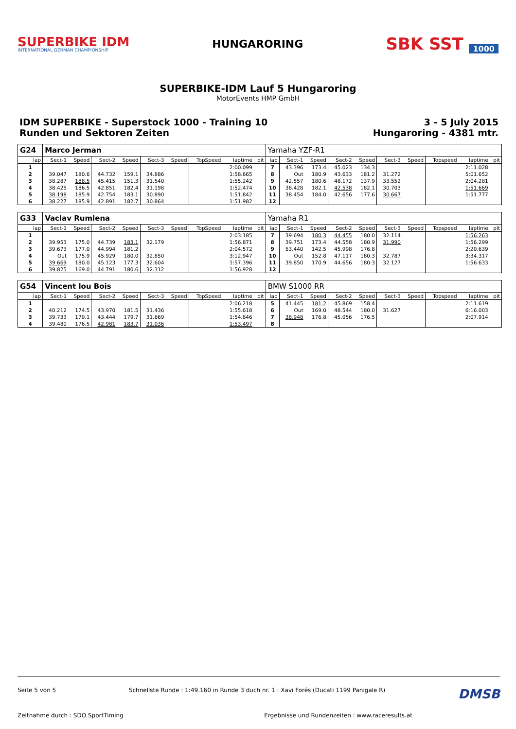SUPERBIKE IDM
INTERNATIONAL GERMAN CHAMPIONSHIP
HUNGARORING
SBK SST 1000
SUPERBIKE-IDM Lauf 5 Hungaroring
MotorEvents HMP GmbH
IDM SUPERBIKE - Superstock 1000 - Training 10
Runden und Sektoren Zeiten
3 - 5 July 2015
Hungaroring - 4381 mtr.
| G24 | Marco Jerman | | | | | | | | | Yamaha YZF-R1 | | | | | | | | | |
| lap | Sect-1 | Speed | Sect-2 | Speed | Sect-3 | Speed | TopSpeed | laptime | pit | lap | Sect-1 | Speed | Sect-2 | Speed | Sect-3 | Speed | Topspeed | laptime | pit |
| 1 | | | | | | | | 2:00.099 | | 7 | 43.396 | 173.4 | 45.023 | 134.3 | | | | 2:11.028 | |
| 2 | 39.047 | 180.6 | 44.732 | 159.1 | 34.886 | | | 1:58.665 | | 8 | Out | 180.9 | 43.633 | 181.2 | 31.272 | | | 5:01.652 | |
| 3 | 38.287 | 188.5 | 45.415 | 151.3 | 31.540 | | | 1:55.242 | | 9 | 42.557 | 180.6 | 48.172 | 137.9 | 33.552 | | | 2:04.281 | |
| 4 | 38.425 | 186.5 | 42.851 | 182.4 | 31.198 | | | 1:52.474 | | 10 | 38.428 | 182.1 | 42.538 | 182.1 | 30.703 | | | 1:51.669 | |
| 5 | 38.198 | 185.9 | 42.754 | 183.1 | 30.890 | | | 1:51.842 | | 11 | 38.454 | 184.0 | 42.656 | 177.6 | 30.667 | | | 1:51.777 | |
| 6 | 38.227 | 185.9 | 42.891 | 182.7 | 30.864 | | | 1:51.982 | | 12 | | | | | | | | | |
| G33 | Vaclav Rumlena | | | | | | | | | Yamaha R1 | | | | | | | | | |
| lap | Sect-1 | Speed | Sect-2 | Speed | Sect-3 | Speed | TopSpeed | laptime | pit | lap | Sect-1 | Speed | Sect-2 | Speed | Sect-3 | Speed | Topspeed | laptime | pit |
| 1 | | | | | | | | 2:03.185 | | 7 | 39.694 | 180.3 | 44.455 | 180.0 | 32.114 | | | 1:56.263 | |
| 2 | 39.953 | 175.0 | 44.739 | 183.1 | 32.179 | | | 1:56.871 | | 8 | 39.751 | 173.4 | 44.558 | 180.9 | 31.990 | | | 1:56.299 | |
| 3 | 39.673 | 177.0 | 44.994 | 181.2 | | | | 2:04.572 | | 9 | 53.440 | 142.5 | 45.998 | 176.8 | | | | 2:20.639 | |
| 4 | Out | 175.9 | 45.929 | 180.0 | 32.850 | | | 3:12.947 | | 10 | Out | 152.8 | 47.117 | 180.3 | 32.787 | | | 3:34.317 | |
| 5 | 39.669 | 180.0 | 45.123 | 177.3 | 32.604 | | | 1:57.396 | | 11 | 39.850 | 170.9 | 44.656 | 180.3 | 32.127 | | | 1:56.633 | |
| 6 | 39.825 | 169.0 | 44.791 | 180.6 | 32.312 | | | 1:56.928 | | 12 | | | | | | | | | |
| G54 | Vincent lou Bois | | | | | | | | | BMW S1000 RR | | | | | | | | | |
| lap | Sect-1 | Speed | Sect-2 | Speed | Sect-3 | Speed | TopSpeed | laptime | pit | lap | Sect-1 | Speed | Sect-2 | Speed | Sect-3 | Speed | Topspeed | laptime | pit |
| 1 | | | | | | | | 2:06.218 | | 5 | 41.445 | 181.2 | 45.869 | 158.4 | | | | 2:11.619 | |
| 2 | 40.212 | 174.5 | 43.970 | 181.5 | 31.436 | | | 1:55.618 | | 6 | Out | 169.0 | 48.544 | 180.0 | 31.627 | | | 6:16.003 | |
| 3 | 39.733 | 170.1 | 43.444 | 179.7 | 31.669 | | | 1:54.846 | | 7 | 38.948 | 176.8 | 45.056 | 176.5 | | | | 2:07.914 | |
| 4 | 39.480 | 176.5 | 42.981 | 183.7 | 31.036 | | | 1:53.497 | | 8 | | | | | | | | | |
Seite 5 von 5 Schnellste Runde : 1:49.160 in Runde 3 duch nr. 1 : Xavi Forés (Ducati 1199 Panigale R) DMSB
Zeitnahme durch : SDO SportTiming Ergebnisse und Rundenzeiten : www.raceresults.at